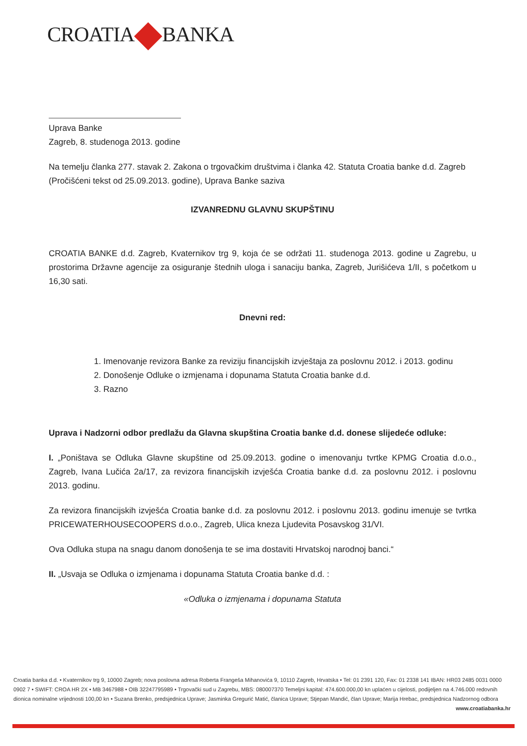CROATIA BANKA
Uprava Banke
Zagreb, 8. studenoga 2013. godine
Na temelju članka 277. stavak 2. Zakona o trgovačkim društvima i članka 42. Statuta Croatia banke d.d. Zagreb (Pročišćeni tekst od 25.09.2013. godine), Uprava Banke saziva
IZVANREDNU GLAVNU SKUPŠTINU
CROATIA BANKE d.d. Zagreb, Kvaternikov trg 9, koja će se održati 11. studenoga 2013. godine u Zagrebu, u prostorima Državne agencije za osiguranje štednih uloga i sanaciju banka, Zagreb, Jurišićeva 1/II, s početkom u 16,30 sati.
Dnevni red:
1. Imenovanje revizora Banke za reviziju financijskih izvještaja za poslovnu 2012. i 2013. godinu
2. Donošenje Odluke o izmjenama i dopunama Statuta Croatia banke d.d.
3. Razno
Uprava i Nadzorni odbor predlažu da Glavna skupština Croatia banke d.d. donese slijedeće odluke:
I. „Poništava se Odluka Glavne skupštine od 25.09.2013. godine o imenovanju tvrtke KPMG Croatia d.o.o., Zagreb, Ivana Lučića 2a/17, za revizora financijskih izvješća Croatia banke d.d. za poslovnu 2012. i poslovnu 2013. godinu.
Za revizora financijskih izvješća Croatia banke d.d. za poslovnu 2012. i poslovnu 2013. godinu imenuje se tvrtka PRICEWATERHOUSECOOPERS d.o.o., Zagreb, Ulica kneza Ljudevita Posavskog 31/VI.
Ova Odluka stupa na snagu danom donošenja te se ima dostaviti Hrvatskoj narodnoj banci.“
II. „Usvaja se Odluka o izmjenama i dopunama Statuta Croatia banke d.d. :
«Odluka o izmjenama i dopunama Statuta
Croatia banka d.d. • Kvaternikov trg 9, 10000 Zagreb; nova poslovna adresa Roberta Frangeša Mihanovića 9, 10110 Zagreb, Hrvatska • Tel: 01 2391 120, Fax: 01 2338 141 IBAN: HR03 2485 0031 0000 0902 7 • SWIFT: CROA HR 2X • MB 3467988 • OIB 32247795989 • Trgovački sud u Zagrebu, MBS: 080007370 Temeljni kapital: 474.600.000,00 kn uplaćen u cijelosti, podijeljen na 4.746.000 redovnih dionica nominalne vrijednosti 100,00 kn • Suzana Brenko, predsjednica Uprave; Jasminka Gregurić Matić, članica Uprave; Stjepan Mandić, član Uprave; Marija Hrebac, predsjednica Nadzornog odbora www.croatiabanka.hr